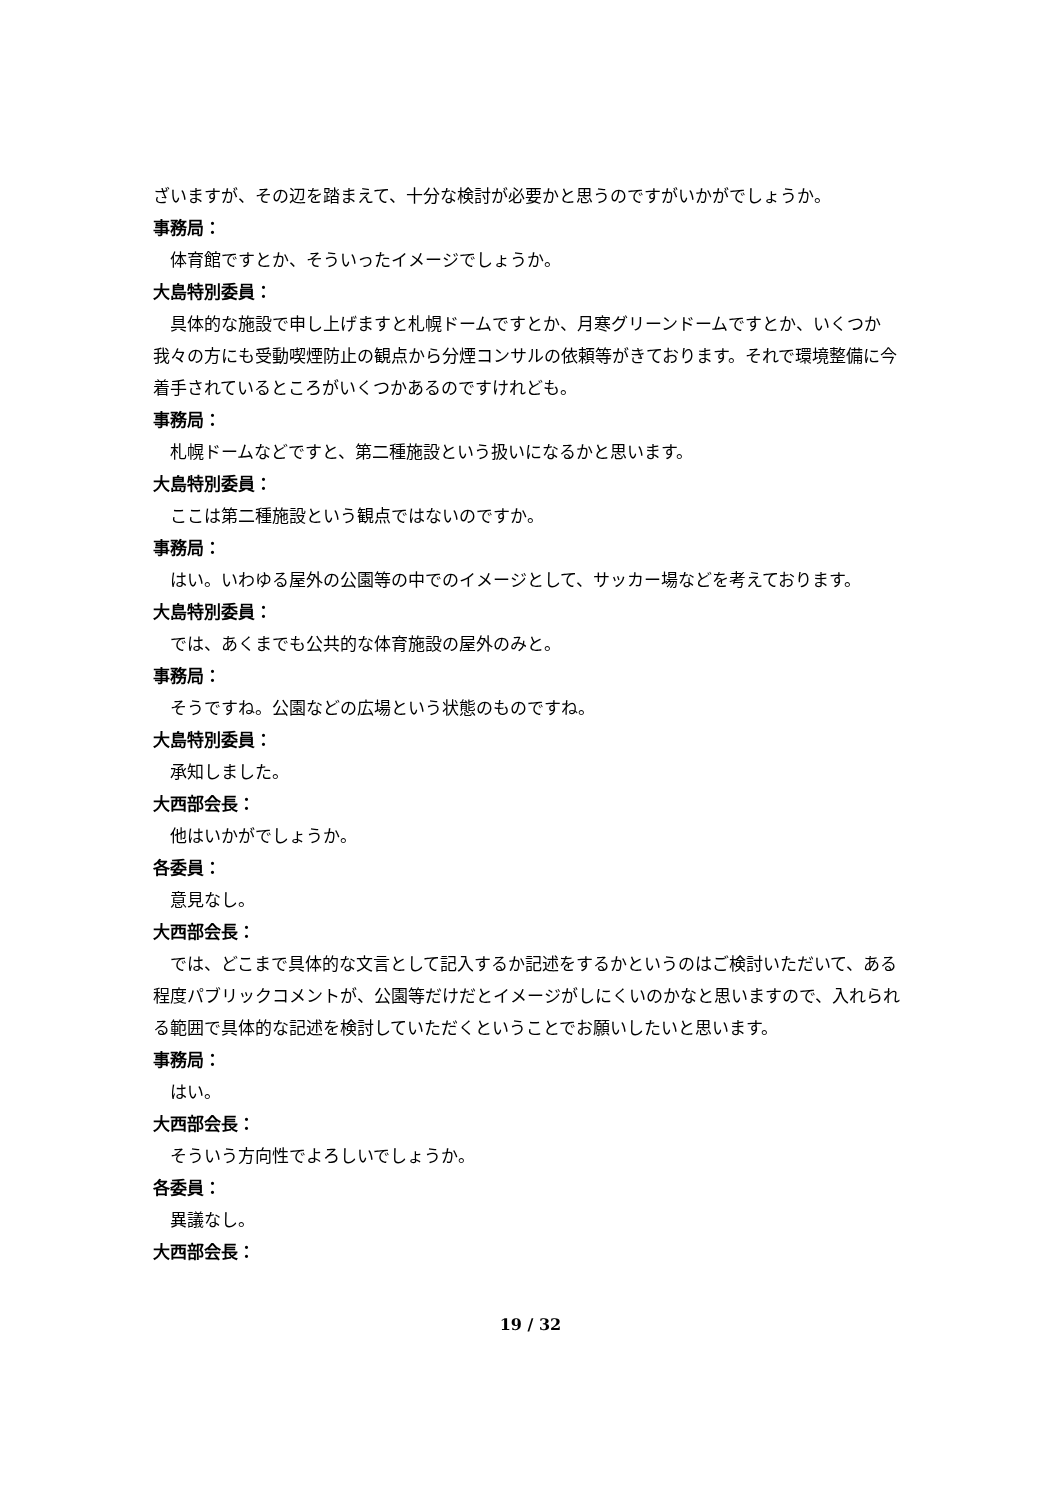ざいますが、その辺を踏まえて、十分な検討が必要かと思うのですがいかがでしょうか。
事務局：
体育館ですとか、そういったイメージでしょうか。
大島特別委員：
具体的な施設で申し上げますと札幌ドームですとか、月寒グリーンドームですとか、いくつか我々の方にも受動喫煙防止の観点から分煙コンサルの依頼等がきております。それで環境整備に今着手されているところがいくつかあるのですけれども。
事務局：
札幌ドームなどですと、第二種施設という扱いになるかと思います。
大島特別委員：
ここは第二種施設という観点ではないのですか。
事務局：
はい。いわゆる屋外の公園等の中でのイメージとして、サッカー場などを考えております。
大島特別委員：
では、あくまでも公共的な体育施設の屋外のみと。
事務局：
そうですね。公園などの広場という状態のものですね。
大島特別委員：
承知しました。
大西部会長：
他はいかがでしょうか。
各委員：
意見なし。
大西部会長：
では、どこまで具体的な文言として記入するか記述をするかというのはご検討いただいて、ある程度パブリックコメントが、公園等だけだとイメージがしにくいのかなと思いますので、入れられる範囲で具体的な記述を検討していただくということでお願いしたいと思います。
事務局：
はい。
大西部会長：
そういう方向性でよろしいでしょうか。
各委員：
異議なし。
大西部会長：
19 / 32